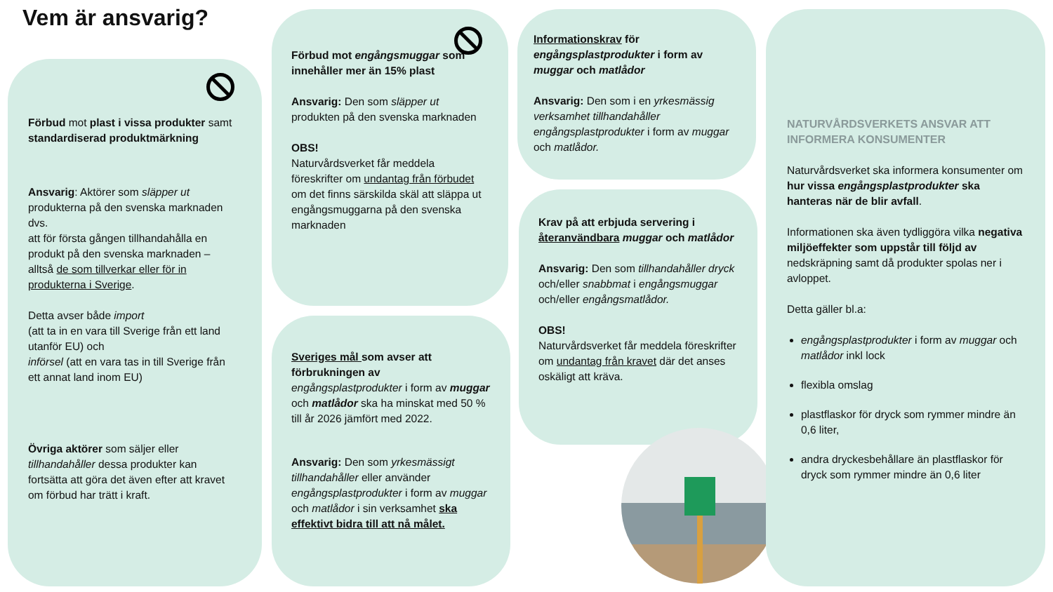Vem är ansvarig?
Förbud mot plast i vissa produkter samt standardiserad produktmärkning
Ansvarig: Aktörer som släpper ut produkterna på den svenska marknaden dvs.
att för första gången tillhandahålla en produkt på den svenska marknaden – alltså de som tillverkar eller för in produkterna i Sverige.
Detta avser både import
(att ta in en vara till Sverige från ett land utanför EU) och
införsel (att en vara tas in till Sverige från ett annat land inom EU)
Övriga aktörer som säljer eller tillhandahåller dessa produkter kan fortsätta att göra det även efter att kravet om förbud har trätt i kraft.
Förbud mot engångsmuggar som innehåller mer än 15% plast
Ansvarig: Den som släpper ut produkten på den svenska marknaden
OBS!
Naturvårdsverket får meddela föreskrifter om undantag från förbudet om det finns särskilda skäl att släppa ut engångsmuggarna på den svenska marknaden
Sveriges mål som avser att förbrukningen av engångsplastprodukter i form av muggar och matlådor ska ha minskat med 50 % till år 2026 jämfört med 2022.
Ansvarig: Den som yrkesmässigt tillhandahåller eller använder engångsplastprodukter i form av muggar och matlådor i sin verksamhet ska effektivt bidra till att nå målet.
Informationskrav för engångsplastprodukter i form av muggar och matlådor
Ansvarig: Den som i en yrkesmässig verksamhet tillhandahåller engångsplastprodukter i form av muggar och matlådor.
Krav på att erbjuda servering i återanvändbara muggar och matlådor
Ansvarig: Den som tillhandahåller dryck och/eller snabbmat i engångsmuggar och/eller engångsmatlådor.
OBS!
Naturvårdsverket får meddela föreskrifter om undantag från kravet där det anses oskäligt att kräva.
NATURVÅRDSVERKETS ANSVAR ATT INFORMERA KONSUMENTER
Naturvårdsverket ska informera konsumenter om hur vissa engångsplastprodukter ska hanteras när de blir avfall.
Informationen ska även tydliggöra vilka negativa miljöeffekter som uppstår till följd av nedskräpning samt då produkter spolas ner i avloppet.
Detta gäller bl.a:
engångsplastprodukter i form av muggar och matlådor inkl lock
flexibla omslag
plastflaskor för dryck som rymmer mindre än 0,6 liter,
andra dryckesbehållare än plastflaskor för dryck som rymmer mindre än 0,6 liter